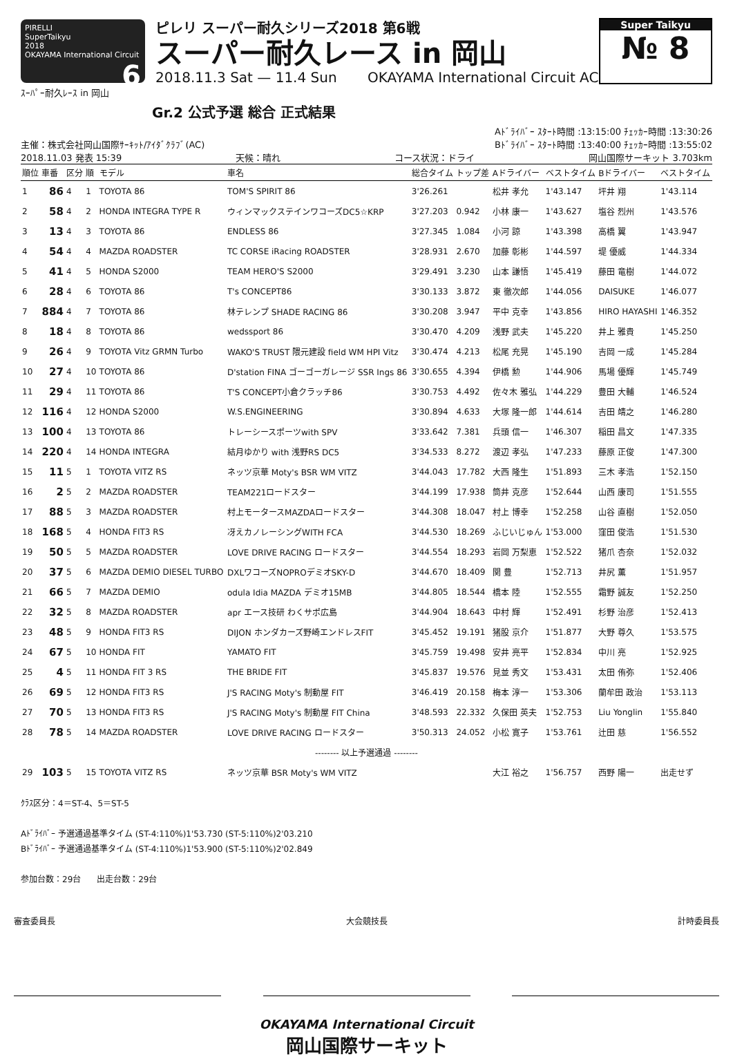PIRELLI
SuperTaikyu
2018
OKAYAMA International Circuit 6
ピレリ スーパー耐久シリーズ2018 第6戦
スーパー耐久レース in 岡山
2018.11.3 Sat — 11.4 Sun OKAYAMA International Circuit AC
Super Taikyu
№ 8
ｽｰﾊﾟｰ耐久ﾚｰｽ in 岡山
Gr.2 公式予選 総合 正式結果
Aﾄﾞﾗｲﾊﾞｰ ｽﾀｰﾄ時間 :13:15:00 ﾁｪｯｶｰ時間 :13:30:26
主催：株式会社岡山国際ｻｰｷｯﾄ/ｱｲﾀﾞｸﾗﾌﾞ(AC) Bﾄﾞﾗｲﾊﾞｰ ｽﾀｰﾄ時間 :13:40:00 ﾁｪｯｶｰ時間 :13:55:02
2018.11.03 発表 15:39 天候：晴れ コース状況：ドライ 岡山国際サーキット 3.703km
| 順位 | 車番 | 区分 | 順 | モデル | 車名 | 総合タイム | トップ差 | Aドライバー | ベストタイム | Bドライバー | ベストタイム |
| --- | --- | --- | --- | --- | --- | --- | --- | --- | --- | --- | --- |
| 1 | 86 | 4 | 1 | TOYOTA 86 | TOM'S SPIRIT 86 | 3'26.261 | | 松井 孝允 | 1'43.147 | 坪井 翔 | 1'43.114 |
| 2 | 58 | 4 | 2 | HONDA INTEGRA TYPE R | ウィンマックステインワコーズDC5☆KRP | 3'27.203 | 0.942 | 小林 康一 | 1'43.627 | 塩谷 烈州 | 1'43.576 |
| 3 | 13 | 4 | 3 | TOYOTA 86 | ENDLESS 86 | 3'27.345 | 1.084 | 小河 諒 | 1'43.398 | 高橋 翼 | 1'43.947 |
| 4 | 54 | 4 | 4 | MAZDA ROADSTER | TC CORSE iRacing ROADSTER | 3'28.931 | 2.670 | 加藤 彰彬 | 1'44.597 | 堤 優威 | 1'44.334 |
| 5 | 41 | 4 | 5 | HONDA S2000 | TEAM HERO'S S2000 | 3'29.491 | 3.230 | 山本 謙悟 | 1'45.419 | 藤田 竜樹 | 1'44.072 |
| 6 | 28 | 4 | 6 | TOYOTA 86 | T's CONCEPT86 | 3'30.133 | 3.872 | 東 徹次郎 | 1'44.056 | DAISUKE | 1'46.077 |
| 7 | 884 | 4 | 7 | TOYOTA 86 | 林テレンプ SHADE RACING 86 | 3'30.208 | 3.947 | 平中 克幸 | 1'43.856 | HIRO HAYASHI | 1'46.352 |
| 8 | 18 | 4 | 8 | TOYOTA 86 | wedssport 86 | 3'30.470 | 4.209 | 浅野 武夫 | 1'45.220 | 井上 雅貴 | 1'45.250 |
| 9 | 26 | 4 | 9 | TOYOTA Vitz GRMN Turbo | WAKO'S TRUST 隈元建設 field WM HPI Vitz | 3'30.474 | 4.213 | 松尾 充晃 | 1'45.190 | 吉岡 一成 | 1'45.284 |
| 10 | 27 | 4 | 10 | TOYOTA 86 | D'station FINA ゴーゴーガレージ SSR Ings 86 | 3'30.655 | 4.394 | 伊橋 勲 | 1'44.906 | 馬場 優輝 | 1'45.749 |
| 11 | 29 | 4 | 11 | TOYOTA 86 | T'S CONCEPT小倉クラッチ86 | 3'30.753 | 4.492 | 佐々木 雅弘 | 1'44.229 | 豊田 大輔 | 1'46.524 |
| 12 | 116 | 4 | 12 | HONDA S2000 | W.S.ENGINEERING | 3'30.894 | 4.633 | 大塚 隆一郎 | 1'44.614 | 吉田 靖之 | 1'46.280 |
| 13 | 100 | 4 | 13 | TOYOTA 86 | トレーシースポーツwith SPV | 3'33.642 | 7.381 | 兵頭 信一 | 1'46.307 | 稲田 昌文 | 1'47.335 |
| 14 | 220 | 4 | 14 | HONDA INTEGRA | 結月ゆかり with 浅野RS DC5 | 3'34.533 | 8.272 | 渡辺 孝弘 | 1'47.233 | 藤原 正俊 | 1'47.300 |
| 15 | 11 | 5 | 1 | TOYOTA VITZ RS | ネッツ京華 Moty's BSR WM VITZ | 3'44.043 | 17.782 | 大西 隆生 | 1'51.893 | 三木 孝浩 | 1'52.150 |
| 16 | 2 | 5 | 2 | MAZDA ROADSTER | TEAM221ロードスター | 3'44.199 | 17.938 | 筒井 克彦 | 1'52.644 | 山西 康司 | 1'51.555 |
| 17 | 88 | 5 | 3 | MAZDA ROADSTER | 村上モータースMAZDAロードスター | 3'44.308 | 18.047 | 村上 博幸 | 1'52.258 | 山谷 直樹 | 1'52.050 |
| 18 | 168 | 5 | 4 | HONDA FIT3 RS | 冴えカノレーシングWITH FCA | 3'44.530 | 18.269 | ふじいじゅん | 1'53.000 | 窪田 俊浩 | 1'51.530 |
| 19 | 50 | 5 | 5 | MAZDA ROADSTER | LOVE DRIVE RACING ロードスター | 3'44.554 | 18.293 | 岩岡 万梨恵 | 1'52.522 | 猪爪 杏奈 | 1'52.032 |
| 20 | 37 | 5 | 6 | MAZDA DEMIO DIESEL TURBO | DXLワコーズNOPROデミオSKY-D | 3'44.670 | 18.409 | 関 豊 | 1'52.713 | 井尻 薫 | 1'51.957 |
| 21 | 66 | 5 | 7 | MAZDA DEMIO | odula Idia MAZDA デミオ15MB | 3'44.805 | 18.544 | 橋本 陸 | 1'52.555 | 霜野 誠友 | 1'52.250 |
| 22 | 32 | 5 | 8 | MAZDA ROADSTER | apr エース技研 わくサポ広島 | 3'44.904 | 18.643 | 中村 輝 | 1'52.491 | 杉野 治彦 | 1'52.413 |
| 23 | 48 | 5 | 9 | HONDA FIT3 RS | DIJON ホンダカーズ野崎エンドレスFIT | 3'45.452 | 19.191 | 猪股 京介 | 1'51.877 | 大野 尊久 | 1'53.575 |
| 24 | 67 | 5 | 10 | HONDA FIT | YAMATO FIT | 3'45.759 | 19.498 | 安井 亮平 | 1'52.834 | 中川 亮 | 1'52.925 |
| 25 | 4 | 5 | 11 | HONDA FIT 3 RS | THE BRIDE FIT | 3'45.837 | 19.576 | 見並 秀文 | 1'53.431 | 太田 侑弥 | 1'52.406 |
| 26 | 69 | 5 | 12 | HONDA FIT3 RS | J'S RACING Moty's 制動屋 FIT | 3'46.419 | 20.158 | 梅本 淳一 | 1'53.306 | 蘭牟田 政治 | 1'53.113 |
| 27 | 70 | 5 | 13 | HONDA FIT3 RS | J'S RACING Moty's 制動屋 FIT China | 3'48.593 | 22.332 | 久保田 英夫 | 1'52.753 | Liu Yonglin | 1'55.840 |
| 28 | 78 | 5 | 14 | MAZDA ROADSTER | LOVE DRIVE RACING ロードスター | 3'50.313 | 24.052 | 小松 寛子 | 1'53.761 | 辻田 慈 | 1'56.552 |
| -------- 以上予選通過 -------- | | | | | | | | | | | |
| 29 | 103 | 5 | 15 | TOYOTA VITZ RS | ネッツ京華 BSR Moty's WM VITZ | | | 大江 裕之 | 1'56.757 | 西野 陽一 | 出走せず |
ｸﾗｽ区分：4＝ST-4、5＝ST-5
Aﾄﾞﾗｲﾊﾞｰ 予選通過基準タイム (ST-4:110%)1'53.730 (ST-5:110%)2'03.210
Bﾄﾞﾗｲﾊﾞｰ 予選通過基準タイム (ST-4:110%)1'53.900 (ST-5:110%)2'02.849
参加台数：29台 出走台数：29台
審査委員長 大会競技長 計時委員長
OKAYAMA International Circuit
岡山国際サーキット